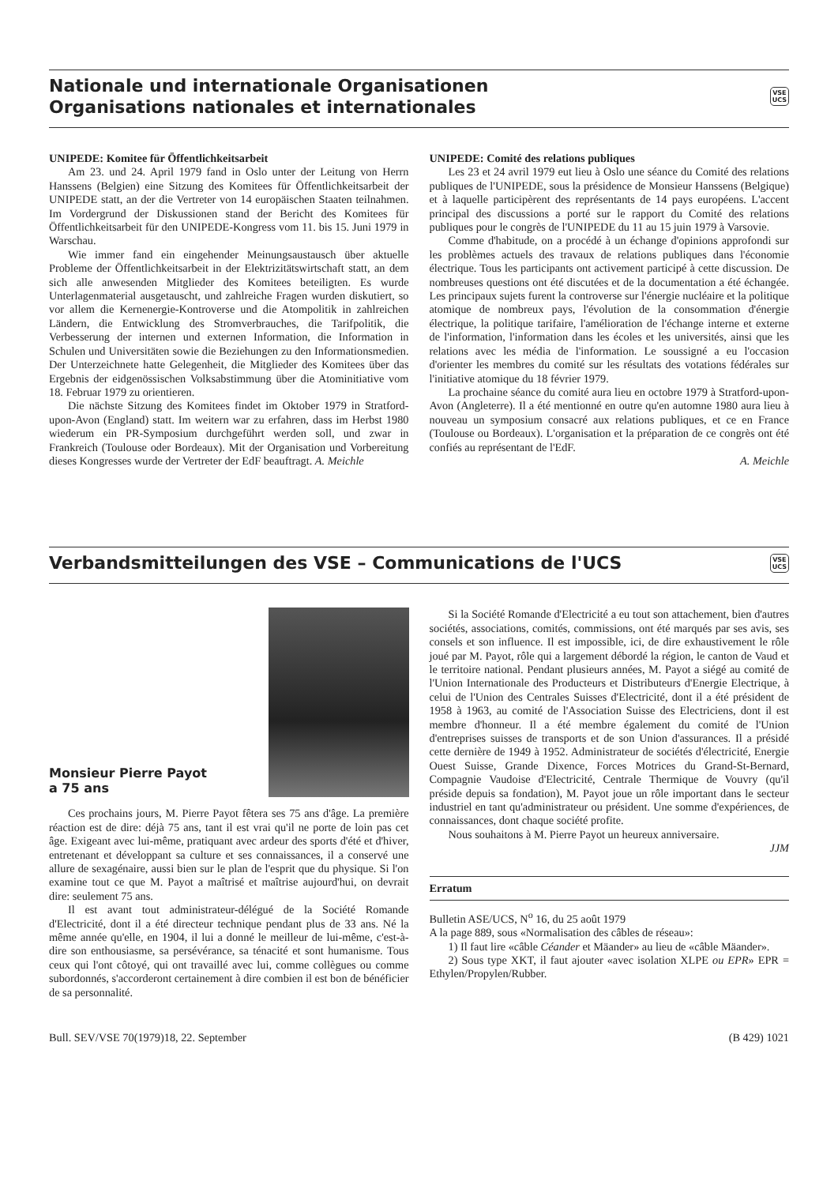Nationale und internationale Organisationen
Organisations nationales et internationales
VSE
UCS
UNIPEDE: Komitee für Öffentlichkeitsarbeit
Am 23. und 24. April 1979 fand in Oslo unter der Leitung von Herrn Hanssens (Belgien) eine Sitzung des Komitees für Öffentlichkeitsarbeit der UNIPEDE statt, an der die Vertreter von 14 europäischen Staaten teilnahmen. Im Vordergrund der Diskussionen stand der Bericht des Komitees für Öffentlichkeitsarbeit für den UNIPEDE-Kongress vom 11. bis 15. Juni 1979 in Warschau.
Wie immer fand ein eingehender Meinungsaustausch über aktuelle Probleme der Öffentlichkeitsarbeit in der Elektrizitätswirtschaft statt, an dem sich alle anwesenden Mitglieder des Komitees beteiligten. Es wurde Unterlagenmaterial ausgetauscht, und zahlreiche Fragen wurden diskutiert, so vor allem die Kernenergie-Kontroverse und die Atompolitik in zahlreichen Ländern, die Entwicklung des Stromverbrauches, die Tarifpolitik, die Verbesserung der internen und externen Information, die Information in Schulen und Universitäten sowie die Beziehungen zu den Informationsmedien. Der Unterzeichnete hatte Gelegenheit, die Mitglieder des Komitees über das Ergebnis der eidgenössischen Volksabstimmung über die Atominitiative vom 18. Februar 1979 zu orientieren.
Die nächste Sitzung des Komitees findet im Oktober 1979 in Stratford-upon-Avon (England) statt. Im weitern war zu erfahren, dass im Herbst 1980 wiederum ein PR-Symposium durchgeführt werden soll, und zwar in Frankreich (Toulouse oder Bordeaux). Mit der Organisation und Vorbereitung dieses Kongresses wurde der Vertreter der EdF beauftragt. A. Meichle
UNIPEDE: Comité des relations publiques
Les 23 et 24 avril 1979 eut lieu à Oslo une séance du Comité des relations publiques de l'UNIPEDE, sous la présidence de Monsieur Hanssens (Belgique) et à laquelle participèrent des représentants de 14 pays européens. L'accent principal des discussions a porté sur le rapport du Comité des relations publiques pour le congrès de l'UNIPEDE du 11 au 15 juin 1979 à Varsovie.
Comme d'habitude, on a procédé à un échange d'opinions approfondi sur les problèmes actuels des travaux de relations publiques dans l'économie électrique. Tous les participants ont activement participé à cette discussion. De nombreuses questions ont été discutées et de la documentation a été échangée. Les principaux sujets furent la controverse sur l'énergie nucléaire et la politique atomique de nombreux pays, l'évolution de la consommation d'énergie électrique, la politique tarifaire, l'amélioration de l'échange interne et externe de l'information, l'information dans les écoles et les universités, ainsi que les relations avec les média de l'information. Le soussigné a eu l'occasion d'orienter les membres du comité sur les résultats des votations fédérales sur l'initiative atomique du 18 février 1979.
La prochaine séance du comité aura lieu en octobre 1979 à Stratford-upon-Avon (Angleterre). Il a été mentionné en outre qu'en automne 1980 aura lieu à nouveau un symposium consacré aux relations publiques, et ce en France (Toulouse ou Bordeaux). L'organisation et la préparation de ce congrès ont été confiés au représentant de l'EdF.
A. Meichle
Verbandsmitteilungen des VSE – Communications de l'UCS
VSE
UCS
Monsieur Pierre Payot
a 75 ans
Ces prochains jours, M. Pierre Payot fêtera ses 75 ans d'âge. La première réaction est de dire: déjà 75 ans, tant il est vrai qu'il ne porte de loin pas cet âge. Exigeant avec lui-même, pratiquant avec ardeur des sports d'été et d'hiver, entretenant et développant sa culture et ses connaissances, il a conservé une allure de sexagénaire, aussi bien sur le plan de l'esprit que du physique. Si l'on examine tout ce que M. Payot a maîtrisé et maîtrise aujourd'hui, on devrait dire: seulement 75 ans.
Il est avant tout administrateur-délégué de la Société Romande d'Electricité, dont il a été directeur technique pendant plus de 33 ans. Né la même année qu'elle, en 1904, il lui a donné le meilleur de lui-même, c'est-à-dire son enthousiasme, sa persévérance, sa ténacité et sont humanisme. Tous ceux qui l'ont côtoyé, qui ont travaillé avec lui, comme collègues ou comme subordonnés, s'accorderont certainement à dire combien il est bon de bénéficier de sa personnalité.
Si la Société Romande d'Electricité a eu tout son attachement, bien d'autres sociétés, associations, comités, commissions, ont été marqués par ses avis, ses consels et son influence. Il est impossible, ici, de dire exhaustivement le rôle joué par M. Payot, rôle qui a largement débordé la région, le canton de Vaud et le territoire national. Pendant plusieurs années, M. Payot a siégé au comité de l'Union Internationale des Producteurs et Distributeurs d'Energie Electrique, à celui de l'Union des Centrales Suisses d'Electricité, dont il a été président de 1958 à 1963, au comité de l'Association Suisse des Electriciens, dont il est membre d'honneur. Il a été membre également du comité de l'Union d'entreprises suisses de transports et de son Union d'assurances. Il a présidé cette dernière de 1949 à 1952. Administrateur de sociétés d'électricité, Energie Ouest Suisse, Grande Dixence, Forces Motrices du Grand-St-Bernard, Compagnie Vaudoise d'Electricité, Centrale Thermique de Vouvry (qu'il préside depuis sa fondation), M. Payot joue un rôle important dans le secteur industriel en tant qu'administrateur ou président. Une somme d'expériences, de connaissances, dont chaque société profite.
Nous souhaitons à M. Pierre Payot un heureux anniversaire.
JJM
Erratum
Bulletin ASE/UCS, N<sup>o</sup> 16, du 25 août 1979
A la page 889, sous «Normalisation des câbles de réseau»:
1) Il faut lire «câble Céander et Mäander» au lieu de «câble Mäander».
2) Sous type XKT, il faut ajouter «avec isolation XLPE ou EPR» EPR = Ethylen/Propylen/Rubber.
Bull. SEV/VSE 70(1979)18, 22. September (B 429) 1021